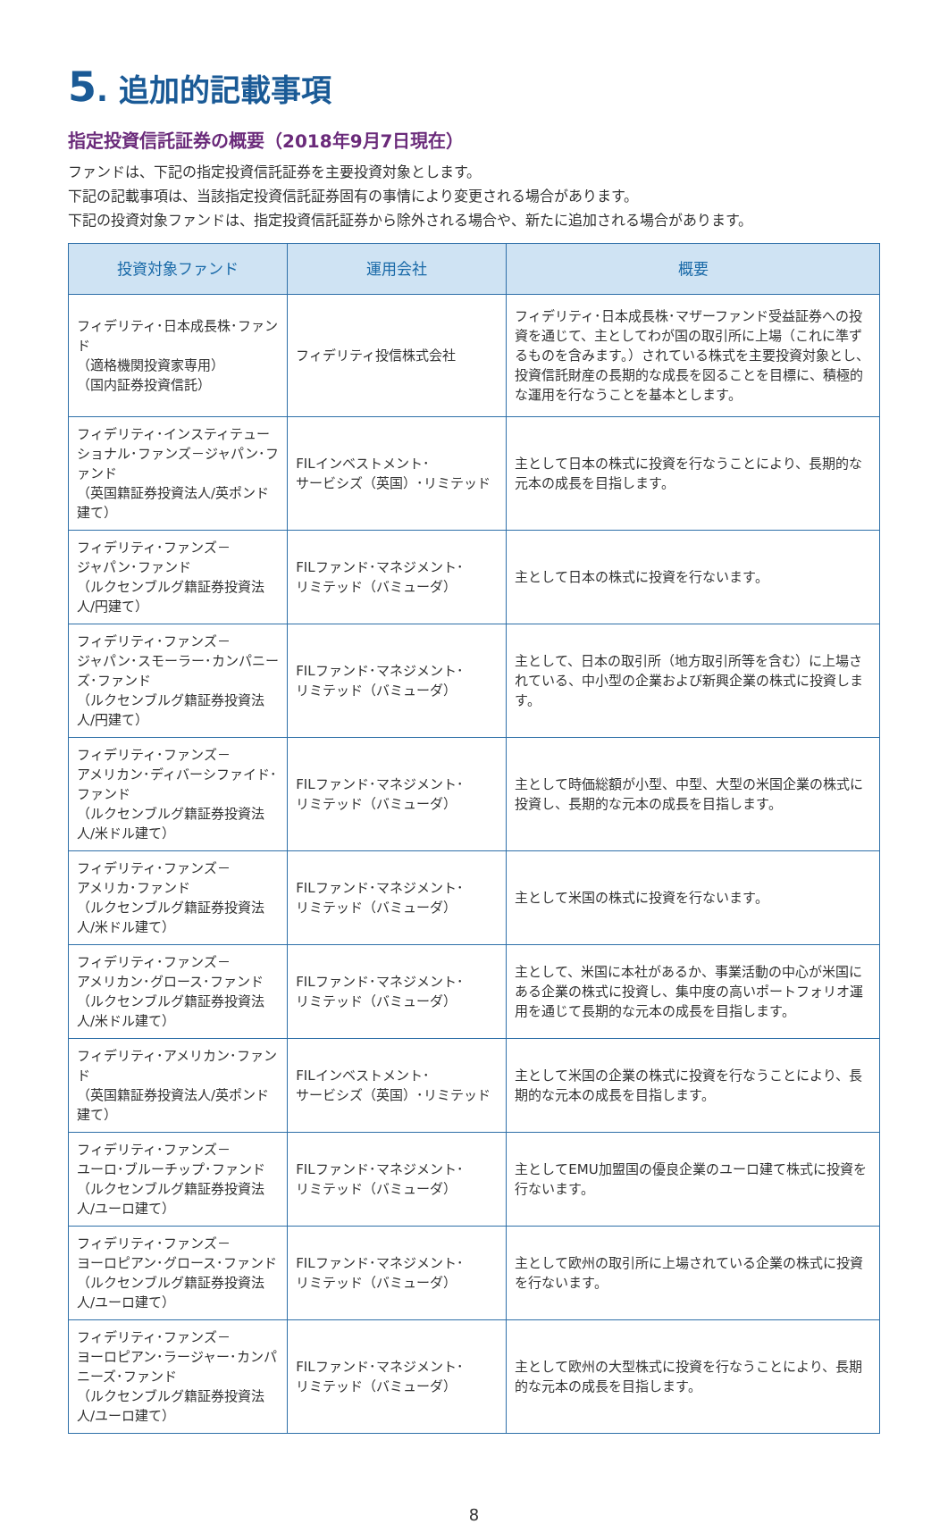5. 追加的記載事項
指定投資信託証券の概要（2018年9月7日現在）
ファンドは、下記の指定投資信託証券を主要投資対象とします。
下記の記載事項は、当該指定投資信託証券固有の事情により変更される場合があります。
下記の投資対象ファンドは、指定投資信託証券から除外される場合や、新たに追加される場合があります。
| 投資対象ファンド | 運用会社 | 概要 |
| --- | --- | --- |
| フィデリティ･日本成長株･ファンド （適格機関投資家専用） （国内証券投資信託） | フィデリティ投信株式会社 | フィデリティ･日本成長株･マザーファンド受益証券への投資を通じて、主としてわが国の取引所に上場（これに準ずるものを含みます。）されている株式を主要投資対象とし、投資信託財産の長期的な成長を図ることを目標に、積極的な運用を行なうことを基本とします。 |
| フィデリティ･インスティテューショナル･ファンズ－ジャパン･ファンド （英国籍証券投資法人/英ポンド建て） | FILインベストメント･ サービシズ（英国）･リミテッド | 主として日本の株式に投資を行なうことにより、長期的な元本の成長を目指します。 |
| フィデリティ･ファンズ－ ジャパン･ファンド （ルクセンブルグ籍証券投資法人/円建て） | FILファンド･マネジメント･ リミテッド（バミューダ） | 主として日本の株式に投資を行ないます。 |
| フィデリティ･ファンズ－ ジャパン･スモーラー･カンパニーズ･ファンド （ルクセンブルグ籍証券投資法人/円建て） | FILファンド･マネジメント･ リミテッド（バミューダ） | 主として、日本の取引所（地方取引所等を含む）に上場されている、中小型の企業および新興企業の株式に投資します。 |
| フィデリティ･ファンズ－ アメリカン･ディバーシファイド･ファンド （ルクセンブルグ籍証券投資法人/米ドル建て） | FILファンド･マネジメント･ リミテッド（バミューダ） | 主として時価総額が小型、中型、大型の米国企業の株式に投資し、長期的な元本の成長を目指します。 |
| フィデリティ･ファンズ－ アメリカ･ファンド （ルクセンブルグ籍証券投資法人/米ドル建て） | FILファンド･マネジメント･ リミテッド（バミューダ） | 主として米国の株式に投資を行ないます。 |
| フィデリティ･ファンズ－ アメリカン･グロース･ファンド （ルクセンブルグ籍証券投資法人/米ドル建て） | FILファンド･マネジメント･ リミテッド（バミューダ） | 主として、米国に本社があるか、事業活動の中心が米国にある企業の株式に投資し、集中度の高いポートフォリオ運用を通じて長期的な元本の成長を目指します。 |
| フィデリティ･アメリカン･ファンド （英国籍証券投資法人/英ポンド建て） | FILインベストメント･ サービシズ（英国）･リミテッド | 主として米国の企業の株式に投資を行なうことにより、長期的な元本の成長を目指します。 |
| フィデリティ･ファンズ－ ユーロ･ブルーチップ･ファンド （ルクセンブルグ籍証券投資法人/ユーロ建て） | FILファンド･マネジメント･ リミテッド（バミューダ） | 主としてEMU加盟国の優良企業のユーロ建て株式に投資を行ないます。 |
| フィデリティ･ファンズ－ ヨーロピアン･グロース･ファンド （ルクセンブルグ籍証券投資法人/ユーロ建て） | FILファンド･マネジメント･ リミテッド（バミューダ） | 主として欧州の取引所に上場されている企業の株式に投資を行ないます。 |
| フィデリティ･ファンズ－ ヨーロピアン･ラージャー･カンパニーズ･ファンド （ルクセンブルグ籍証券投資法人/ユーロ建て） | FILファンド･マネジメント･ リミテッド（バミューダ） | 主として欧州の大型株式に投資を行なうことにより、長期的な元本の成長を目指します。 |
8